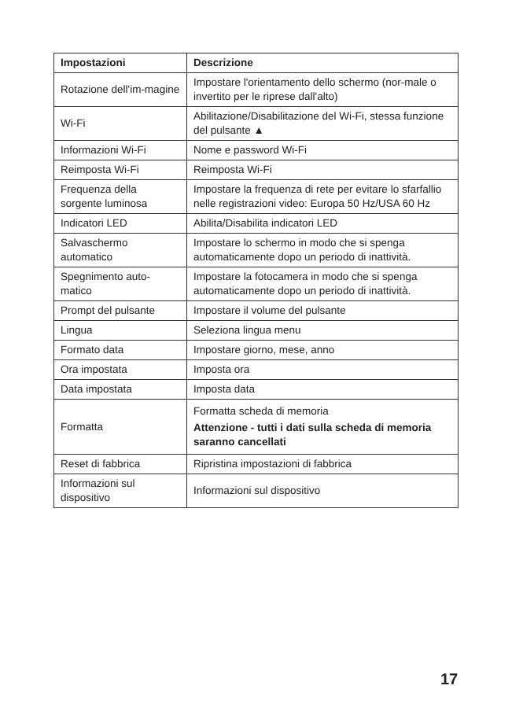| Impostazioni | Descrizione |
| --- | --- |
| Rotazione dell'im-magine | Impostare l'orientamento dello schermo (nor-male o invertito per le riprese dall'alto) |
| Wi-Fi | Abilitazione/Disabilitazione del Wi-Fi, stessa funzione del pulsante ▲ |
| Informazioni Wi-Fi | Nome e password Wi-Fi |
| Reimposta Wi-Fi | Reimposta Wi-Fi |
| Frequenza della sorgente luminosa | Impostare la frequenza di rete per evitare lo sfarfallio nelle registrazioni video: Europa 50 Hz/USA 60 Hz |
| Indicatori LED | Abilita/Disabilita indicatori LED |
| Salvaschermo automatico | Impostare lo schermo in modo che si spenga automaticamente dopo un periodo di inattività. |
| Spegnimento auto-matico | Impostare la fotocamera in modo che si spenga automaticamente dopo un periodo di inattività. |
| Prompt del pulsante | Impostare il volume del pulsante |
| Lingua | Seleziona lingua menu |
| Formato data | Impostare giorno, mese, anno |
| Ora impostata | Imposta ora |
| Data impostata | Imposta data |
| Formatta | Formatta scheda di memoria Attenzione - tutti i dati sulla scheda di memoria saranno cancellati |
| Reset di fabbrica | Ripristina impostazioni di fabbrica |
| Informazioni sul dispositivo | Informazioni sul dispositivo |
17